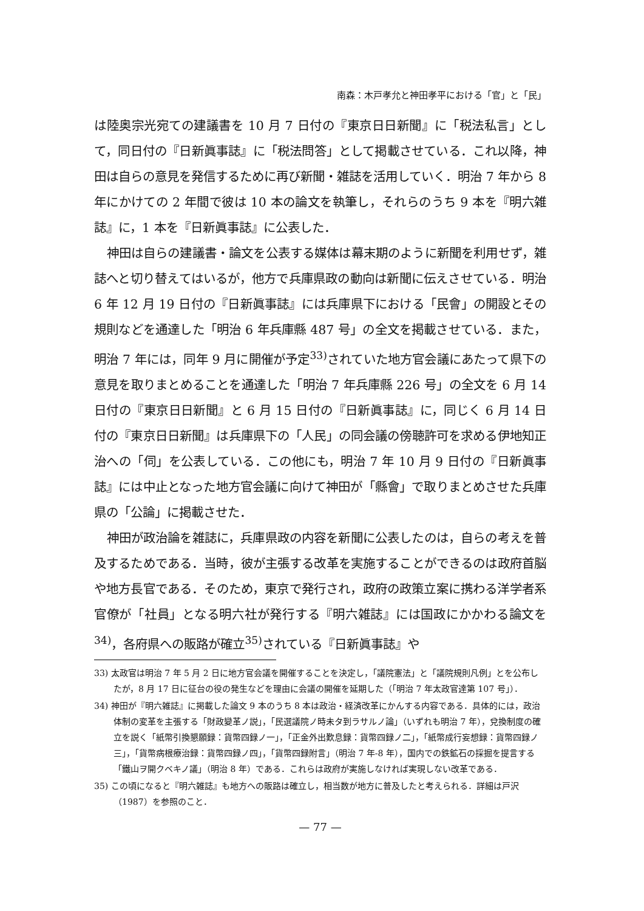南森：木戸孝允と神田孝平における「官」と「民」
は陸奥宗光宛ての建議書を 10 月 7 日付の『東京日日新聞』に「税法私言」として，同日付の『日新眞事誌』に「税法問答」として掲載させている．これ以降，神田は自らの意見を発信するために再び新聞・雑誌を活用していく．明治 7 年から 8 年にかけての 2 年間で彼は 10 本の論文を執筆し，それらのうち 9 本を『明六雑誌』に，1 本を『日新眞事誌』に公表した．
神田は自らの建議書・論文を公表する媒体は幕末期のように新聞を利用せず，雑誌へと切り替えてはいるが，他方で兵庫県政の動向は新聞に伝えさせている．明治 6 年 12 月 19 日付の『日新眞事誌』には兵庫県下における「民會」の開設とその規則などを通達した「明治 6 年兵庫縣 487 号」の全文を掲載させている．また，明治 7 年には，同年 9 月に開催が予定<sup>33)</sup>されていた地方官会議にあたって県下の意見を取りまとめることを通達した「明治 7 年兵庫縣 226 号」の全文を 6 月 14 日付の『東京日日新聞』と 6 月 15 日付の『日新眞事誌』に，同じく 6 月 14 日付の『東京日日新聞』は兵庫県下の「人民」の同会議の傍聴許可を求める伊地知正治への「伺」を公表している．この他にも，明治 7 年 10 月 9 日付の『日新眞事誌』には中止となった地方官会議に向けて神田が「縣會」で取りまとめさせた兵庫県の「公論」に掲載させた．
神田が政治論を雑誌に，兵庫県政の内容を新聞に公表したのは，自らの考えを普及するためである．当時，彼が主張する改革を実施することができるのは政府首脳や地方長官である．そのため，東京で発行され，政府の政策立案に携わる洋学者系官僚が「社員」となる明六社が発行する『明六雑誌』には国政にかかわる論文を<sup>34)</sup>，各府県への販路が確立<sup>35)</sup>されている『日新眞事誌』や
33) 太政官は明治 7 年 5 月 2 日に地方官会議を開催することを決定し，「議院憲法」と「議院規則凡例」とを公布したが，8 月 17 日に征台の役の発生などを理由に会議の開催を延期した（「明治 7 年太政官達第 107 号」）．
34) 神田が『明六雑誌』に掲載した論文 9 本のうち 8 本は政治・経済改革にかんする内容である．具体的には，政治体制の変革を主張する「財政變革ノ説」，「民選議院ノ時未タ到ラサルノ論」（いずれも明治 7 年），兌換制度の確立を説く「紙幣引換懇願録：貨幣四録ノ一」，「正金外出歎息録：貨幣四録ノ二」，「紙幣成行妄想録：貨幣四録ノ三」，「貨幣病根療治録：貨幣四録ノ四」，「貨幣四録附言」（明治 7 年-8 年），国内での鉄鉱石の採掘を提言する「鐵山ヲ開クベキノ議」（明治 8 年）である．これらは政府が実施しなければ実現しない改革である．
35) この頃になると『明六雑誌』も地方への販路は確立し，相当数が地方に普及したと考えられる．詳細は戸沢（1987）を参照のこと．
— 77 —